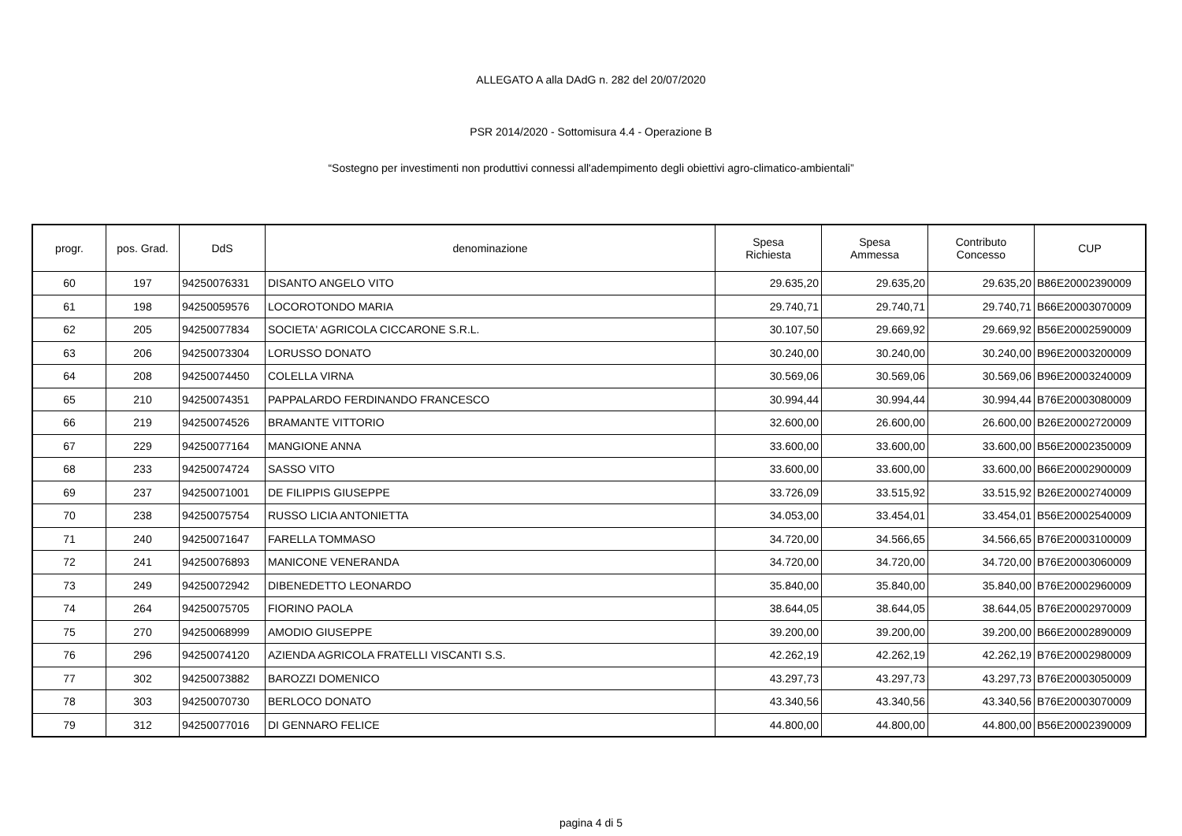ALLEGATO A alla DAdG n. 282 del 20/07/2020
PSR 2014/2020 - Sottomisura 4.4 - Operazione B
“Sostegno per investimenti non produttivi connessi all'adempimento degli obiettivi agro-climatico-ambientali”
| progr. | pos. Grad. | DdS | denominazione | Spesa Richiesta | Spesa Ammessa | Contributo Concesso | CUP |
| --- | --- | --- | --- | --- | --- | --- | --- |
| 60 | 197 | 94250076331 | DISANTO ANGELO VITO | 29.635,20 | 29.635,20 | 29.635,20 | B86E20002390009 |
| 61 | 198 | 94250059576 | LOCOROTONDO MARIA | 29.740,71 | 29.740,71 | 29.740,71 | B66E20003070009 |
| 62 | 205 | 94250077834 | SOCIETA' AGRICOLA CICCARONE S.R.L. | 30.107,50 | 29.669,92 | 29.669,92 | B56E20002590009 |
| 63 | 206 | 94250073304 | LORUSSO DONATO | 30.240,00 | 30.240,00 | 30.240,00 | B96E20003200009 |
| 64 | 208 | 94250074450 | COLELLA VIRNA | 30.569,06 | 30.569,06 | 30.569,06 | B96E20003240009 |
| 65 | 210 | 94250074351 | PAPPALARDO FERDINANDO FRANCESCO | 30.994,44 | 30.994,44 | 30.994,44 | B76E20003080009 |
| 66 | 219 | 94250074526 | BRAMANTE VITTORIO | 32.600,00 | 26.600,00 | 26.600,00 | B26E20002720009 |
| 67 | 229 | 94250077164 | MANGIONE ANNA | 33.600,00 | 33.600,00 | 33.600,00 | B56E20002350009 |
| 68 | 233 | 94250074724 | SASSO VITO | 33.600,00 | 33.600,00 | 33.600,00 | B66E20002900009 |
| 69 | 237 | 94250071001 | DE FILIPPIS GIUSEPPE | 33.726,09 | 33.515,92 | 33.515,92 | B26E20002740009 |
| 70 | 238 | 94250075754 | RUSSO LICIA ANTONIETTA | 34.053,00 | 33.454,01 | 33.454,01 | B56E20002540009 |
| 71 | 240 | 94250071647 | FARELLA TOMMASO | 34.720,00 | 34.566,65 | 34.566,65 | B76E20003100009 |
| 72 | 241 | 94250076893 | MANICONE VENERANDA | 34.720,00 | 34.720,00 | 34.720,00 | B76E20003060009 |
| 73 | 249 | 94250072942 | DIBENEDETTO LEONARDO | 35.840,00 | 35.840,00 | 35.840,00 | B76E20002960009 |
| 74 | 264 | 94250075705 | FIORINO PAOLA | 38.644,05 | 38.644,05 | 38.644,05 | B76E20002970009 |
| 75 | 270 | 94250068999 | AMODIO GIUSEPPE | 39.200,00 | 39.200,00 | 39.200,00 | B66E20002890009 |
| 76 | 296 | 94250074120 | AZIENDA AGRICOLA FRATELLI VISCANTI S.S. | 42.262,19 | 42.262,19 | 42.262,19 | B76E20002980009 |
| 77 | 302 | 94250073882 | BAROZZI DOMENICO | 43.297,73 | 43.297,73 | 43.297,73 | B76E20003050009 |
| 78 | 303 | 94250070730 | BERLOCO DONATO | 43.340,56 | 43.340,56 | 43.340,56 | B76E20003070009 |
| 79 | 312 | 94250077016 | DI GENNARO FELICE | 44.800,00 | 44.800,00 | 44.800,00 | B56E20002390009 |
pagina 4 di 5